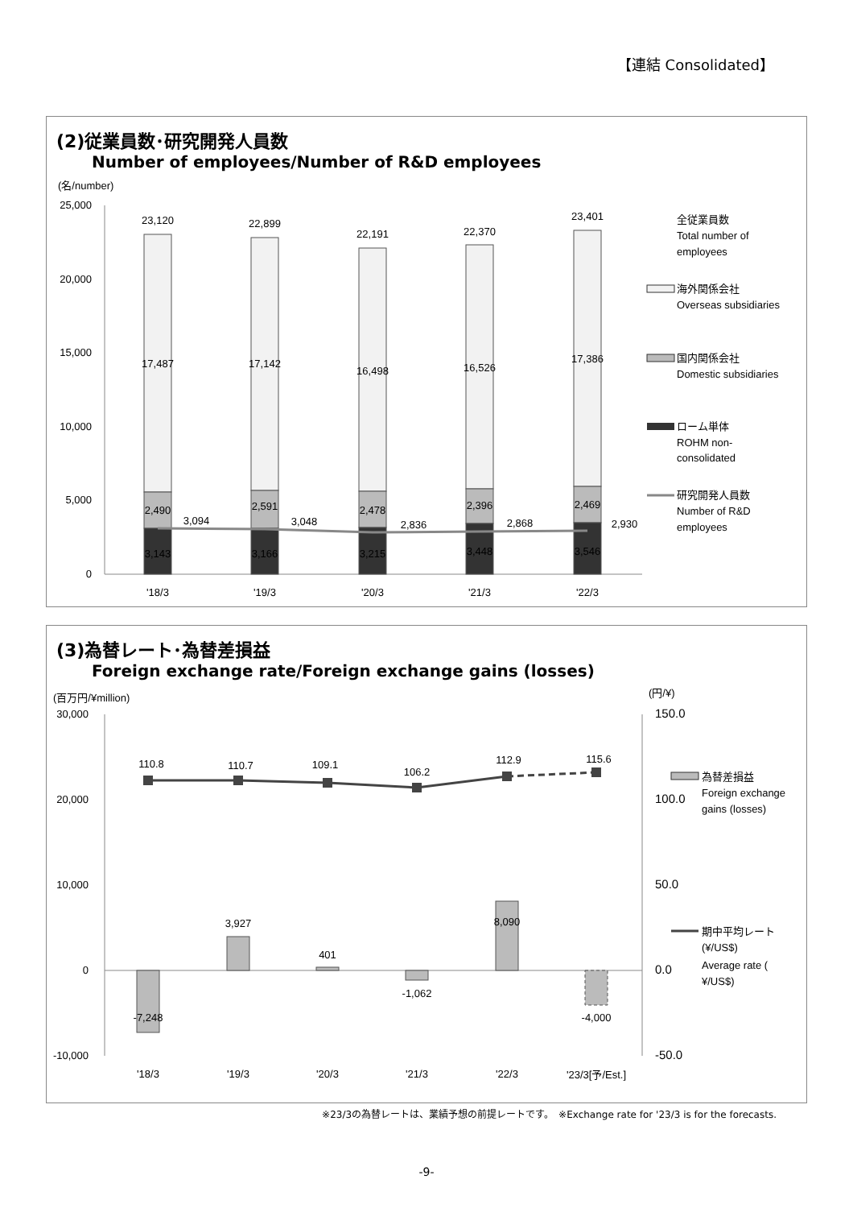【連結 Consolidated】
(2)従業員数･研究開発人員数
Number of employees/Number of R&D employees
(名/number)
25,000
20,000
15,000
10,000
5,000
0
23,120
22,899
22,191
22,370
23,401
17,487
17,142
16,498
16,526
17,386
2,490
2,591
2,478
2,396
2,469
3,094
3,048
2,836
2,868
2,930
3,143
3,166
3,215
3,448
3,546
'18/3
'19/3
'20/3
'21/3
'22/3
全従業員数
Total number of
employees
海外関係会社
Overseas subsidiaries
国内関係会社
Domestic subsidiaries
ローム単体
ROHM non-
consolidated
研究開発人員数
Number of R&D
employees
(3)為替レート･為替差損益
Foreign exchange rate/Foreign exchange gains (losses)
(百万円/¥million)
(円/¥)
30,000
20,000
10,000
0
-10,000
150.0
100.0
50.0
0.0
-50.0
110.8
110.7
109.1
106.2
112.9
115.6
-7,248
3,927
401
-1,062
8,090
-4,000
'18/3
'19/3
'20/3
'21/3
'22/3
'23/3[予/Est.]
為替差損益
Foreign exchange
gains (losses)
期中平均レート
(¥/US$)
Average rate (
¥/US$)
※23/3の為替レートは、業績予想の前提レートです。　※Exchange rate for '23/3 is for the forecasts.
-9-